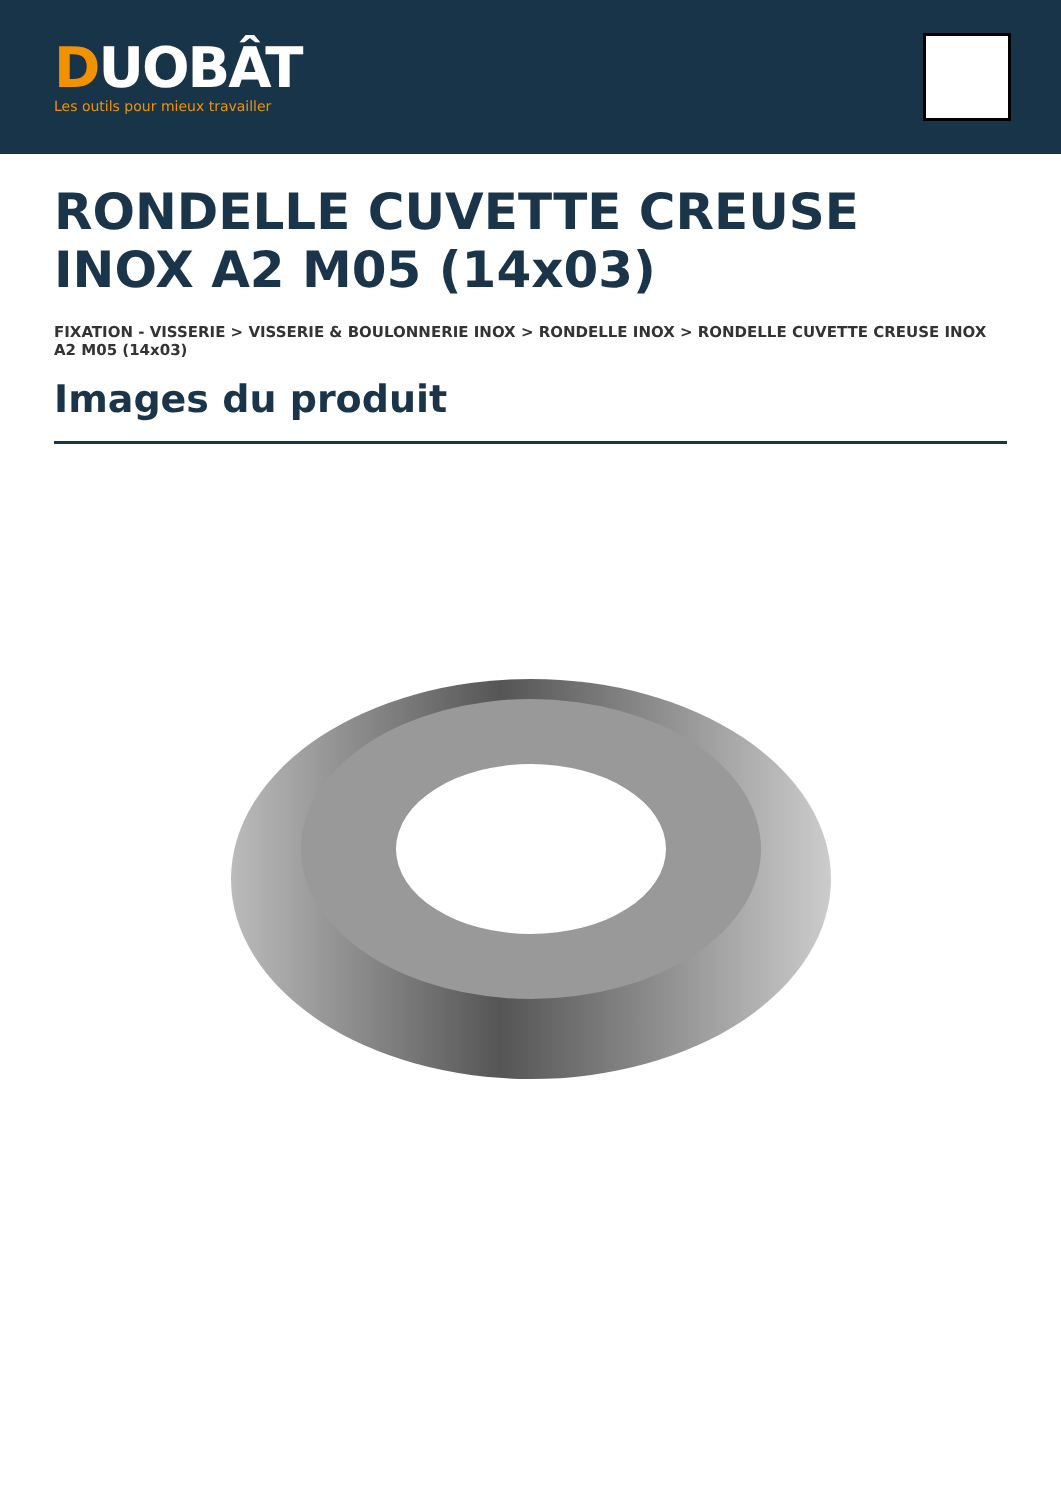DUOBÂT
Les outils pour mieux travailler
RONDELLE CUVETTE CREUSE INOX A2 M05 (14x03)
FIXATION - VISSERIE > VISSERIE & BOULONNERIE INOX > RONDELLE INOX > RONDELLE CUVETTE CREUSE INOX A2 M05 (14x03)
Images du produit